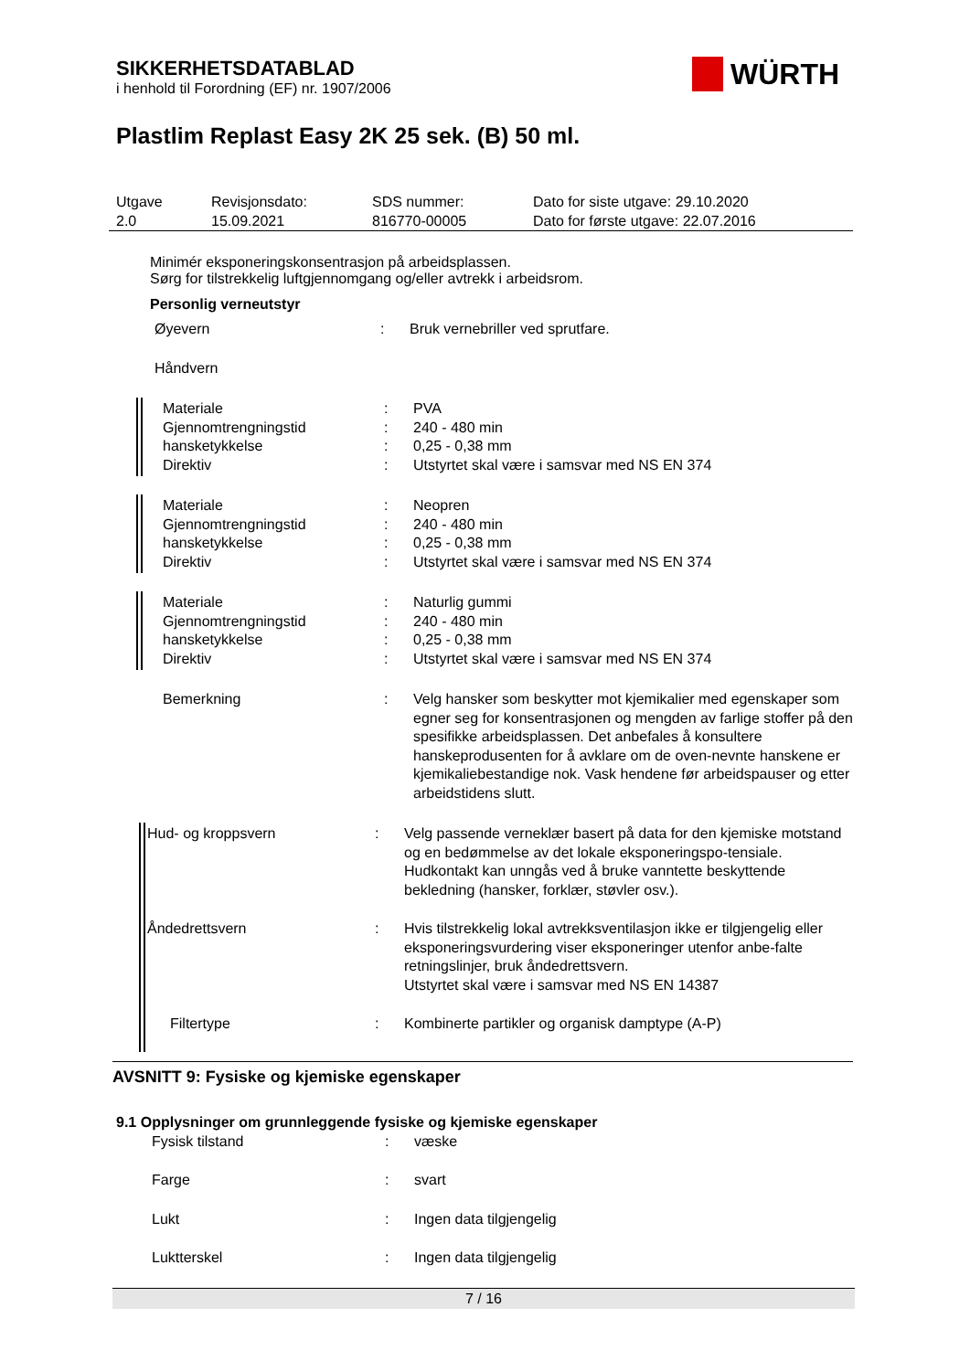SIKKERHETSDATABLAD
i henhold til Forordning (EF) nr. 1907/2006
WÜRTH
Plastlim Replast Easy 2K 25 sek. (B) 50 ml.
| Utgave 2.0 | Revisjonsdato: 15.09.2021 | SDS nummer: 816770-00005 | Dato for siste utgave: 29.10.2020 Dato for første utgave: 22.07.2016 |
Minimér eksponeringskonsentrasjon på arbeidsplassen.
Sørg for tilstrekkelig luftgjennomgang og/eller avtrekk i arbeidsrom.
Personlig verneutstyr
| Øyevern | : | Bruk vernebriller ved sprutfare. |
| Håndvern | | |
| Materiale Gjennomtrengningstid hansketykkelse Direktiv | : : : : | PVA 240 - 480 min 0,25 - 0,38 mm Utstyrtet skal være i samsvar med NS EN 374 |
| Materiale Gjennomtrengningstid hansketykkelse Direktiv | : : : : | Neopren 240 - 480 min 0,25 - 0,38 mm Utstyrtet skal være i samsvar med NS EN 374 |
| Materiale Gjennomtrengningstid hansketykkelse Direktiv | : : : : | Naturlig gummi 240 - 480 min 0,25 - 0,38 mm Utstyrtet skal være i samsvar med NS EN 374 |
| Bemerkning | : | Velg hansker som beskytter mot kjemikalier med egenskaper som egner seg for konsentrasjonen og mengden av farlige stoffer på den spesifikke arbeidsplassen. Det anbefales å konsultere hanskeprodusenten for å avklare om de oven-nevnte hanskene er kjemikaliebestandige nok. Vask hendene før arbeidspauser og etter arbeidstidens slutt. |
| Hud- og kroppsvern | : | Velg passende verneklær basert på data for den kjemiske motstand og en bedømmelse av det lokale eksponeringspo-tensiale. Hudkontakt kan unngås ved å bruke vanntette beskyttende bekledning (hansker, forklær, støvler osv.). |
| Åndedrettsvern | : | Hvis tilstrekkelig lokal avtrekksventilasjon ikke er tilgjengelig eller eksponeringsvurdering viser eksponeringer utenfor anbe-falte retningslinjer, bruk åndedrettsvern. Utstyrtet skal være i samsvar med NS EN 14387 |
| Filtertype | : | Kombinerte partikler og organisk damptype (A-P) |
AVSNITT 9: Fysiske og kjemiske egenskaper
9.1 Opplysninger om grunnleggende fysiske og kjemiske egenskaper
| Fysisk tilstand | : | væske |
| Farge | : | svart |
| Lukt | : | Ingen data tilgjengelig |
| Luktterskel | : | Ingen data tilgjengelig |
7 / 16